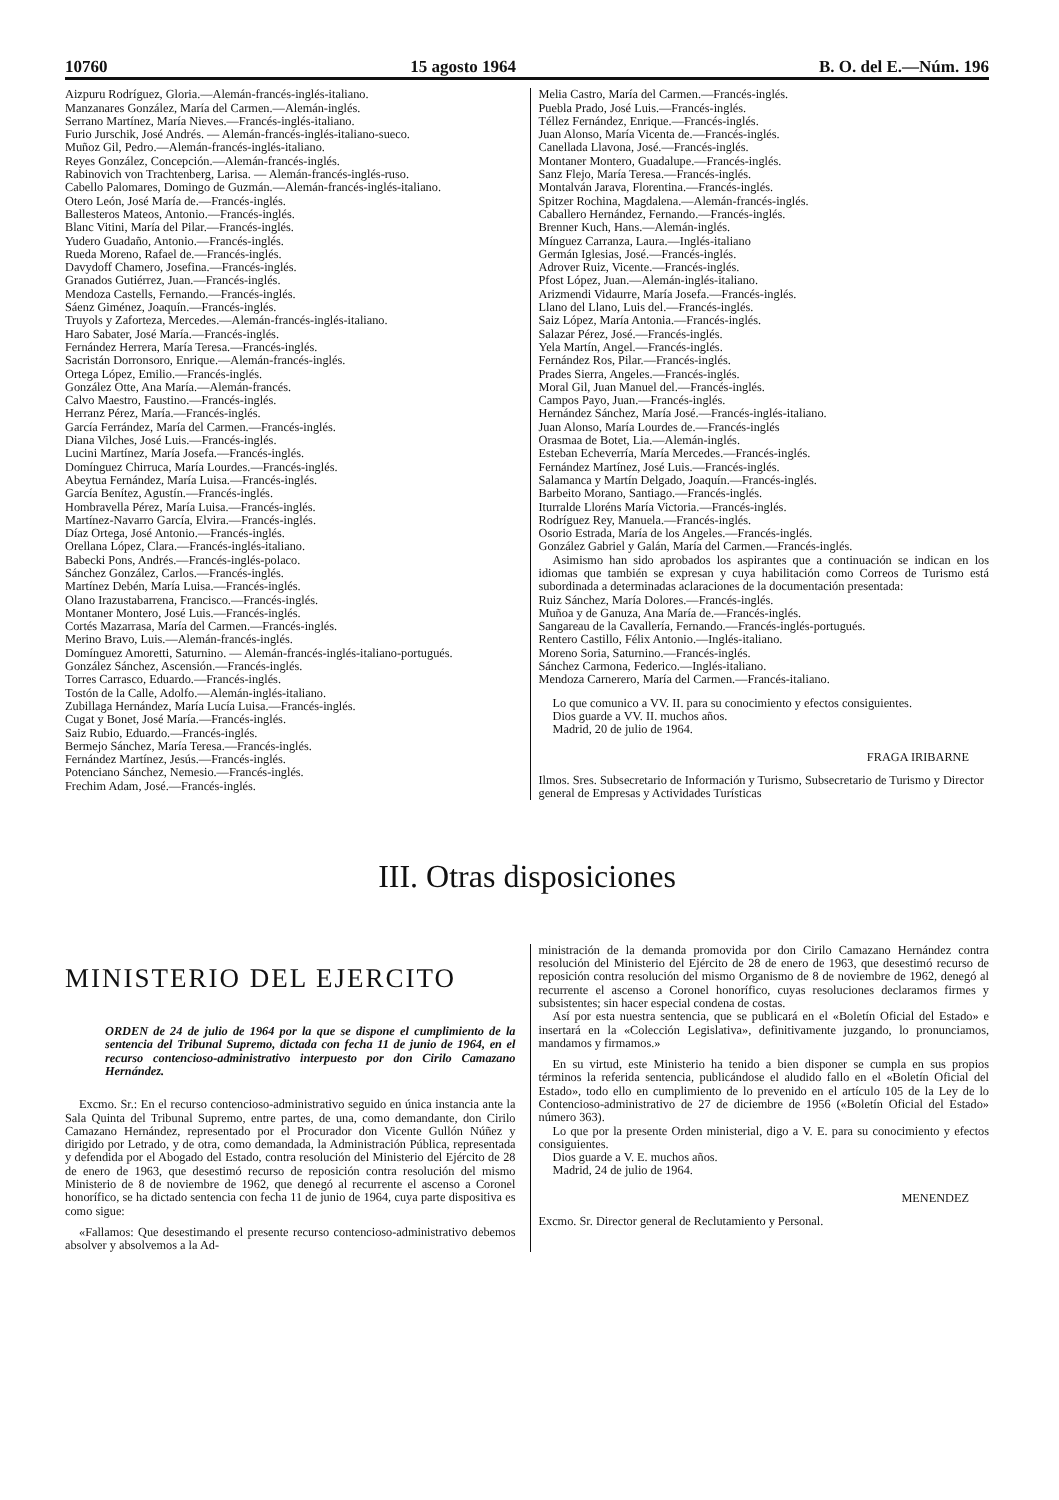10760 15 agosto 1964 B. O. del E.—Núm. 196
Aizpuru Rodríguez, Gloria.—Alemán-francés-inglés-italiano.
Manzanares González, María del Carmen.—Alemán-inglés.
Serrano Martínez, María Nieves.—Francés-inglés-italiano.
Furio Jurschik, José Andrés. — Alemán-francés-inglés-italiano-sueco.
Muñoz Gil, Pedro.—Alemán-francés-inglés-italiano.
Reyes González, Concepción.—Alemán-francés-inglés.
Rabinovich von Trachtenberg, Larisa. — Alemán-francés-inglés-ruso.
Cabello Palomares, Domingo de Guzmán.—Alemán-francés-inglés-italiano.
Otero León, José María de.—Francés-inglés.
Ballesteros Mateos, Antonio.—Francés-inglés.
Blanc Vitini, María del Pilar.—Francés-inglés.
Yudero Guadaño, Antonio.—Francés-inglés.
Rueda Moreno, Rafael de.—Francés-inglés.
Davydoff Chamero, Josefina.—Francés-inglés.
Granados Gutiérrez, Juan.—Francés-inglés.
Mendoza Castells, Fernando.—Francés-inglés.
Sáenz Giménez, Joaquín.—Francés-inglés.
Truyols y Zaforteza, Mercedes.—Alemán-francés-inglés-italiano.
Haro Sabater, José María.—Francés-inglés.
Fernández Herrera, María Teresa.—Francés-inglés.
Sacristán Dorronsoro, Enrique.—Alemán-francés-inglés.
Ortega López, Emilio.—Francés-inglés.
González Otte, Ana María.—Alemán-francés.
Calvo Maestro, Faustino.—Francés-inglés.
Herranz Pérez, María.—Francés-inglés.
García Ferrández, María del Carmen.—Francés-inglés.
Diana Vilches, José Luis.—Francés-inglés.
Lucini Martínez, María Josefa.—Francés-inglés.
Domínguez Chirruca, María Lourdes.—Francés-inglés.
Abeytua Fernández, María Luisa.—Francés-inglés.
García Benítez, Agustín.—Francés-inglés.
Hombravella Pérez, María Luisa.—Francés-inglés.
Martínez-Navarro García, Elvira.—Francés-inglés.
Díaz Ortega, José Antonio.—Francés-inglés.
Orellana López, Clara.—Francés-inglés-italiano.
Babecki Pons, Andrés.—Francés-inglés-polaco.
Sánchez González, Carlos.—Francés-inglés.
Martínez Debén, María Luisa.—Francés-inglés.
Olano Irazustabarrena, Francisco.—Francés-inglés.
Montaner Montero, José Luis.—Francés-inglés.
Cortés Mazarrasa, María del Carmen.—Francés-inglés.
Merino Bravo, Luis.—Alemán-francés-inglés.
Domínguez Amoretti, Saturnino. — Alemán-francés-inglés-italiano-portugués.
González Sánchez, Ascensión.—Francés-inglés.
Torres Carrasco, Eduardo.—Francés-inglés.
Tostón de la Calle, Adolfo.—Alemán-inglés-italiano.
Zubillaga Hernández, María Lucía Luisa.—Francés-inglés.
Cugat y Bonet, José María.—Francés-inglés.
Saiz Rubio, Eduardo.—Francés-inglés.
Bermejo Sánchez, María Teresa.—Francés-inglés.
Fernández Martínez, Jesús.—Francés-inglés.
Potenciano Sánchez, Nemesio.—Francés-inglés.
Frechim Adam, José.—Francés-inglés.
Melia Castro, María del Carmen.—Francés-inglés.
Puebla Prado, José Luis.—Francés-inglés.
Téllez Fernández, Enrique.—Francés-inglés.
Juan Alonso, María Vicenta de.—Francés-inglés.
Canellada Llavona, José.—Francés-inglés.
Montaner Montero, Guadalupe.—Francés-inglés.
Sanz Flejo, María Teresa.—Francés-inglés.
Montalván Jarava, Florentina.—Francés-inglés.
Spitzer Rochina, Magdalena.—Alemán-francés-inglés.
Caballero Hernández, Fernando.—Francés-inglés.
Brenner Kuch, Hans.—Alemán-inglés.
Mínguez Carranza, Laura.—Inglés-italiano
Germán Iglesias, José.—Francés-inglés.
Adrover Ruiz, Vicente.—Francés-inglés.
Pfost López, Juan.—Alemán-inglés-italiano.
Arizmendi Vidaurre, María Josefa.—Francés-inglés.
Llano del Llano, Luis del.—Francés-inglés.
Saiz López, María Antonia.—Francés-inglés.
Salazar Pérez, José.—Francés-inglés.
Yela Martín, Angel.—Francés-inglés.
Fernández Ros, Pilar.—Francés-inglés.
Prades Sierra, Angeles.—Francés-inglés.
Moral Gil, Juan Manuel del.—Francés-inglés.
Campos Payo, Juan.—Francés-inglés.
Hernández Sánchez, María José.—Francés-inglés-italiano.
Juan Alonso, María Lourdes de.—Francés-inglés
Orasmaa de Botet, Lia.—Alemán-inglés.
Esteban Echeverría, María Mercedes.—Francés-inglés.
Fernández Martínez, José Luis.—Francés-inglés.
Salamanca y Martín Delgado, Joaquín.—Francés-inglés.
Barbeito Morano, Santiago.—Francés-inglés.
Iturralde Lloréns María Victoria.—Francés-inglés.
Rodríguez Rey, Manuela.—Francés-inglés.
Osorio Estrada, María de los Angeles.—Francés-inglés.
González Gabriel y Galán, María del Carmen.—Francés-inglés.
Asimismo han sido aprobados los aspirantes que a continuación se indican en los idiomas que también se expresan y cuya habilitación como Correos de Turismo está subordinada a determinadas aclaraciones de la documentación presentada:
Ruiz Sánchez, María Dolores.—Francés-inglés.
Muñoa y de Ganuza, Ana María de.—Francés-inglés.
Sangareau de la Cavallería, Fernando.—Francés-inglés-portugués.
Rentero Castillo, Félix Antonio.—Inglés-italiano.
Moreno Soria, Saturnino.—Francés-inglés.
Sánchez Carmona, Federico.—Inglés-italiano.
Mendoza Carnerero, María del Carmen.—Francés-italiano.
Lo que comunico a VV. II. para su conocimiento y efectos consiguientes.
Dios guarde a VV. II. muchos años.
Madrid, 20 de julio de 1964.
FRAGA IRIBARNE
Ilmos. Sres. Subsecretario de Información y Turismo, Subsecretario de Turismo y Director general de Empresas y Actividades Turísticas
III. Otras disposiciones
MINISTERIO DEL EJERCITO
ORDEN de 24 de julio de 1964 por la que se dispone el cumplimiento de la sentencia del Tribunal Supremo, dictada con fecha 11 de junio de 1964, en el recurso contencioso-administrativo interpuesto por don Cirilo Camazano Hernández.
Excmo. Sr.: En el recurso contencioso-administrativo seguido en única instancia ante la Sala Quinta del Tribunal Supremo, entre partes, de una, como demandante, don Cirilo Camazano Hernández, representado por el Procurador don Vicente Gullón Núñez y dirigido por Letrado, y de otra, como demandada, la Administración Pública, representada y defendida por el Abogado del Estado, contra resolución del Ministerio del Ejército de 28 de enero de 1963, que desestimó recurso de reposición contra resolución del mismo Ministerio de 8 de noviembre de 1962, que denegó al recurrente el ascenso a Coronel honorífico, se ha dictado sentencia con fecha 11 de junio de 1964, cuya parte dispositiva es como sigue:
«Fallamos: Que desestimando el presente recurso contencioso-administrativo debemos absolver y absolvemos a la Ad-
ministración de la demanda promovida por don Cirilo Camazano Hernández contra resolución del Ministerio del Ejército de 28 de enero de 1963, que desestimó recurso de reposición contra resolución del mismo Organismo de 8 de noviembre de 1962, denegó al recurrente el ascenso a Coronel honorífico, cuyas resoluciones declaramos firmes y subsistentes; sin hacer especial condena de costas.
Así por esta nuestra sentencia, que se publicará en el «Boletín Oficial del Estado» e insertará en la «Colección Legislativa», definitivamente juzgando, lo pronunciamos, mandamos y firmamos.»
En su virtud, este Ministerio ha tenido a bien disponer se cumpla en sus propios términos la referida sentencia, publicándose el aludido fallo en el «Boletín Oficial del Estado», todo ello en cumplimiento de lo prevenido en el artículo 105 de la Ley de lo Contencioso-administrativo de 27 de diciembre de 1956 («Boletín Oficial del Estado» número 363).
Lo que por la presente Orden ministerial, digo a V. E. para su conocimiento y efectos consiguientes.
Dios guarde a V. E. muchos años.
Madrid, 24 de julio de 1964.
MENENDEZ
Excmo. Sr. Director general de Reclutamiento y Personal.